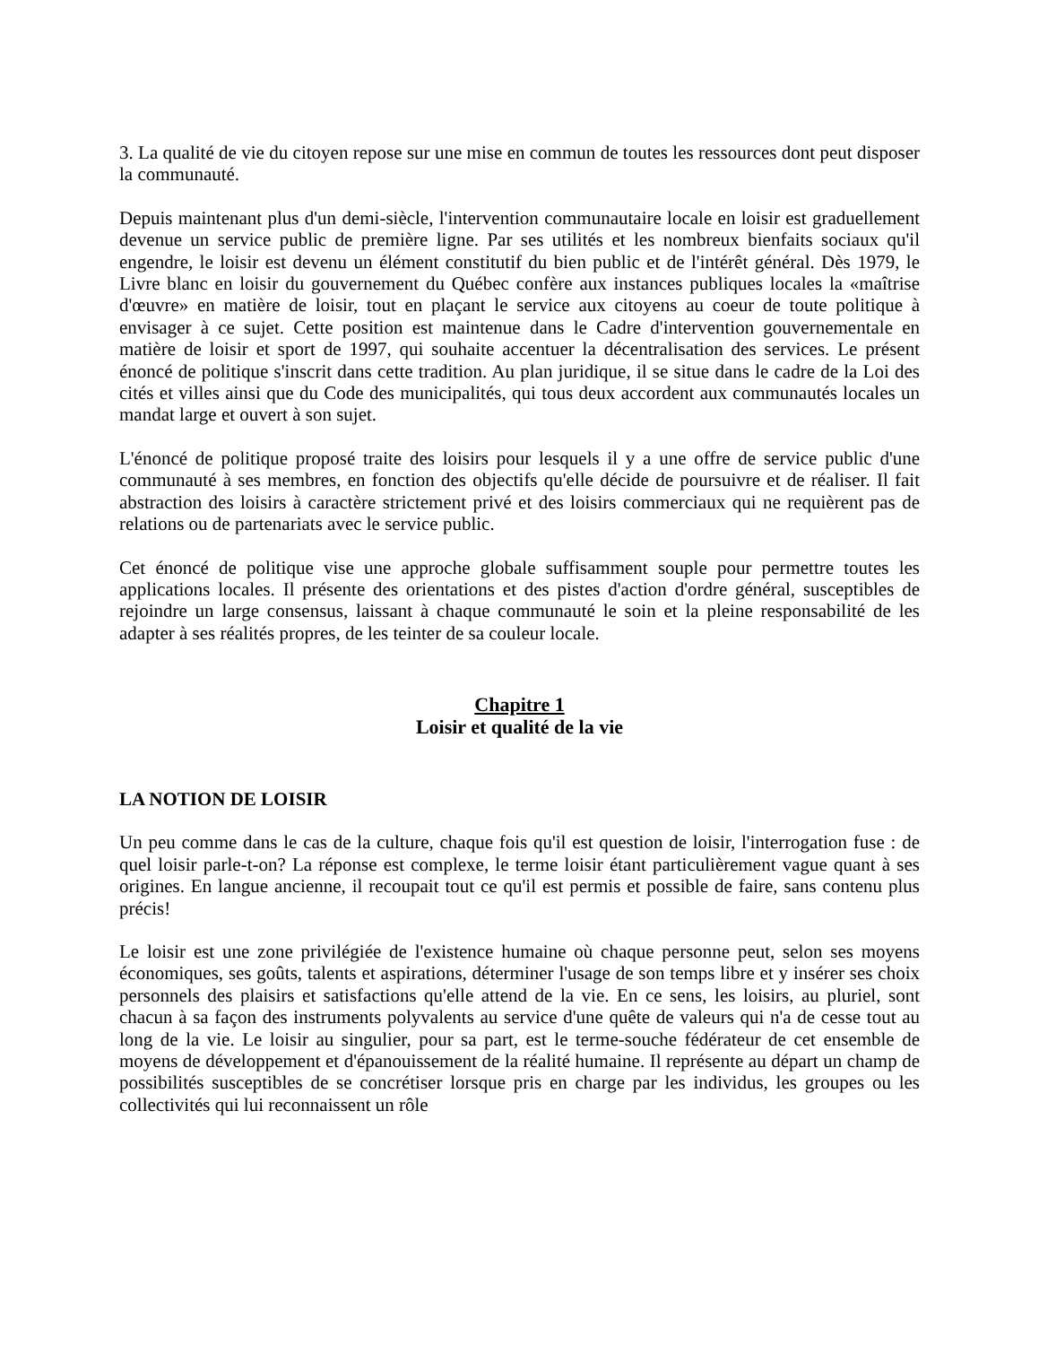3. La qualité de vie du citoyen repose sur une mise en commun de toutes les ressources dont peut disposer la communauté.
Depuis maintenant plus d'un demi-siècle, l'intervention communautaire locale en loisir est graduellement devenue un service public de première ligne. Par ses utilités et les nombreux bienfaits sociaux qu'il engendre, le loisir est devenu un élément constitutif du bien public et de l'intérêt général. Dès 1979, le Livre blanc en loisir du gouvernement du Québec confère aux instances publiques locales la «maîtrise d'œuvre» en matière de loisir, tout en plaçant le service aux citoyens au coeur de toute politique à envisager à ce sujet. Cette position est maintenue dans le Cadre d'intervention gouvernementale en matière de loisir et sport de 1997, qui souhaite accentuer la décentralisation des services. Le présent énoncé de politique s'inscrit dans cette tradition. Au plan juridique, il se situe dans le cadre de la Loi des cités et villes ainsi que du Code des municipalités, qui tous deux accordent aux communautés locales un mandat large et ouvert à son sujet.
L'énoncé de politique proposé traite des loisirs pour lesquels il y a une offre de service public d'une communauté à ses membres, en fonction des objectifs qu'elle décide de poursuivre et de réaliser. Il fait abstraction des loisirs à caractère strictement privé et des loisirs commerciaux qui ne requièrent pas de relations ou de partenariats avec le service public.
Cet énoncé de politique vise une approche globale suffisamment souple pour permettre toutes les applications locales. Il présente des orientations et des pistes d'action d'ordre général, susceptibles de rejoindre un large consensus, laissant à chaque communauté le soin et la pleine responsabilité de les adapter à ses réalités propres, de les teinter de sa couleur locale.
Chapitre 1
Loisir et qualité de la vie
LA NOTION DE LOISIR
Un peu comme dans le cas de la culture, chaque fois qu'il est question de loisir, l'interrogation fuse : de quel loisir parle-t-on? La réponse est complexe, le terme loisir étant particulièrement vague quant à ses origines. En langue ancienne, il recoupait tout ce qu'il est permis et possible de faire, sans contenu plus précis!
Le loisir est une zone privilégiée de l'existence humaine où chaque personne peut, selon ses moyens économiques, ses goûts, talents et aspirations, déterminer l'usage de son temps libre et y insérer ses choix personnels des plaisirs et satisfactions qu'elle attend de la vie. En ce sens, les loisirs, au pluriel, sont chacun à sa façon des instruments polyvalents au service d'une quête de valeurs qui n'a de cesse tout au long de la vie. Le loisir au singulier, pour sa part, est le terme-souche fédérateur de cet ensemble de moyens de développement et d'épanouissement de la réalité humaine. Il représente au départ un champ de possibilités susceptibles de se concrétiser lorsque pris en charge par les individus, les groupes ou les collectivités qui lui reconnaissent un rôle